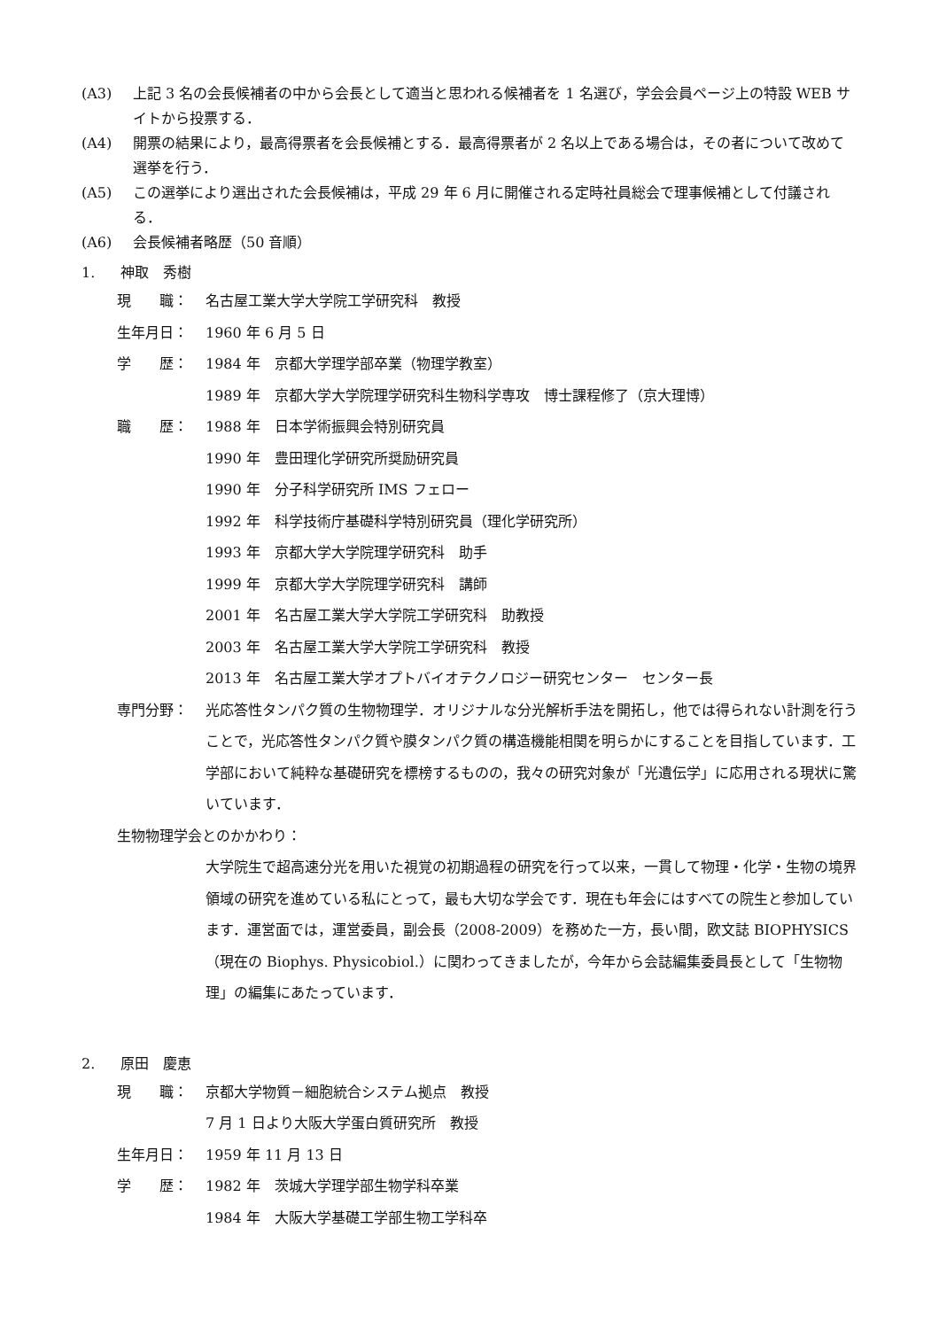(A3) 上記 3 名の会長候補者の中から会長として適当と思われる候補者を 1 名選び，学会会員ページ上の特設 WEB サイトから投票する．
(A4) 開票の結果により，最高得票者を会長候補とする．最高得票者が 2 名以上である場合は，その者について改めて選挙を行う．
(A5) この選挙により選出された会長候補は，平成 29 年 6 月に開催される定時社員総会で理事候補として付議される．
(A6) 会長候補者略歴（50 音順）
1. 神取　秀樹
現　　職： 名古屋工業大学大学院工学研究科　教授
生年月日： 1960 年 6 月 5 日
学　　歴： 1984 年　京都大学理学部卒業（物理学教室）
1989 年　京都大学大学院理学研究科生物科学専攻　博士課程修了（京大理博）
職　　歴： 1988 年　日本学術振興会特別研究員
1990 年　豊田理化学研究所奨励研究員
1990 年　分子科学研究所 IMS フェロー
1992 年　科学技術庁基礎科学特別研究員（理化学研究所）
1993 年　京都大学大学院理学研究科　助手
1999 年　京都大学大学院理学研究科　講師
2001 年　名古屋工業大学大学院工学研究科　助教授
2003 年　名古屋工業大学大学院工学研究科　教授
2013 年　名古屋工業大学オプトバイオテクノロジー研究センター　センター長
専門分野： 光応答性タンパク質の生物物理学．オリジナルな分光解析手法を開拓し，他では得られない計測を行うことで，光応答性タンパク質や膜タンパク質の構造機能相関を明らかにすることを目指しています．工学部において純粋な基礎研究を標榜するものの，我々の研究対象が「光遺伝学」に応用される現状に驚いています．
生物物理学会とのかかわり：
大学院生で超高速分光を用いた視覚の初期過程の研究を行って以来，一貫して物理・化学・生物の境界領域の研究を進めている私にとって，最も大切な学会です．現在も年会にはすべての院生と参加しています．運営面では，運営委員，副会長（2008-2009）を務めた一方，長い間，欧文誌 BIOPHYSICS（現在の Biophys. Physicobiol.）に関わってきましたが，今年から会誌編集委員長として「生物物理」の編集にあたっています．
2. 原田　慶恵
現　　職： 京都大学物質－細胞統合システム拠点　教授
7 月 1 日より大阪大学蛋白質研究所　教授
生年月日： 1959 年 11 月 13 日
学　　歴： 1982 年　茨城大学理学部生物学科卒業
1984 年　大阪大学基礎工学部生物工学科卒